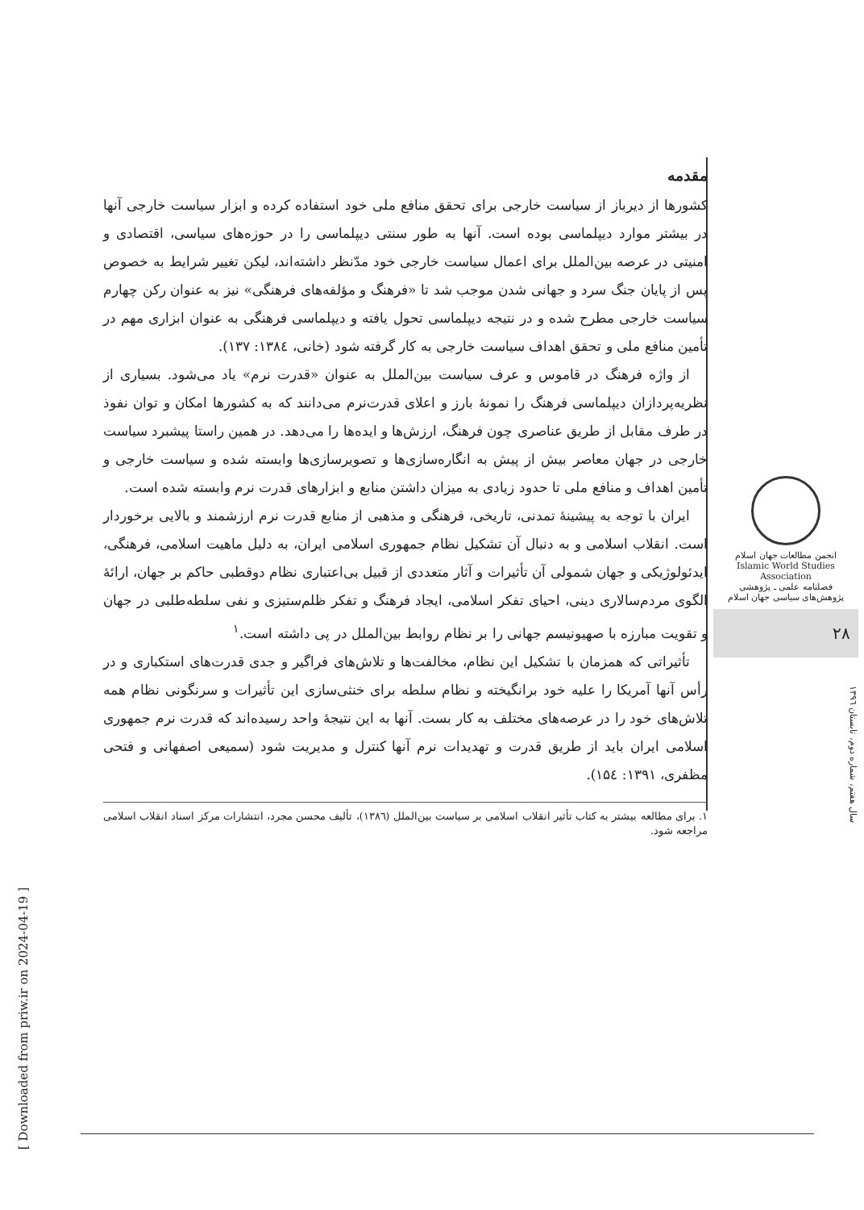مقدمه
کشورها از دیرباز از سیاست خارجی برای تحقق منافع ملی خود استفاده کرده و ابزار سیاست خارجی آنها در بیشتر موارد دیپلماسی بوده است. آنها به طور سنتی دیپلماسی را در حوزه‌های سیاسی، اقتصادی و امنیتی در عرصه بین‌الملل برای اعمال سیاست خارجی خود مدّنظر داشته‌اند، لیکن تغییر شرایط به خصوص پس از پایان جنگ سرد و جهانی شدن موجب شد تا «فرهنگ و مؤلفه‌های فرهنگی» نیز به عنوان رکن چهارم سیاست خارجی مطرح شده و در نتیجه دیپلماسی تحول یافته و دیپلماسی فرهنگی به عنوان ابزاری مهم در تأمین منافع ملی و تحقق اهداف سیاست خارجی به کار گرفته شود (خانی، ۱۳۸٤: ۱۳۷).
از واژه فرهنگ در قاموس و عرف سیاست بین‌الملل به عنوان «قدرت نرم» یاد می‌شود. بسیاری از نظریه‌پردازان دیپلماسی فرهنگ را نمونهٔ بارز و اعلای قدرت‌نرم می‌دانند که به کشورها امکان و توان نفوذ در طرف مقابل از طریق عناصری چون فرهنگ، ارزش‌ها و ایده‌ها را می‌دهد. در همین راستا پیشبرد سیاست خارجی در جهان معاصر بیش از پیش به انگاره‌سازی‌ها و تصویرسازی‌ها وابسته شده و سیاست خارجی و تأمین اهداف و منافع ملی تا حدود زیادی به میزان داشتن منابع و ابزارهای قدرت نرم وابسته شده است.
ایران با توجه به پیشینهٔ تمدنی، تاریخی، فرهنگی و مذهبی از منابع قدرت نرم ارزشمند و بالایی برخوردار است. انقلاب اسلامی و به دنبال آن تشکیل نظام جمهوری اسلامی ایران، به دلیل ماهیت اسلامی، فرهنگی، ایدئولوژیکی و جهان شمولی آن تأثیرات و آثار متعددی از قبیل بی‌اعتباری نظام دوقطبی حاکم بر جهان، ارائهٔ الگوی مردم‌سالاری دینی، احیای تفکر اسلامی، ایجاد فرهنگ و تفکر ظلم‌ستیزی و نفی سلطه‌طلبی در جهان و تقویت مبارزه با صهیونیسم جهانی را بر نظام روابط بین‌الملل در پی داشته است.<sup>۱</sup>
تأثیراتی که همزمان با تشکیل این نظام، مخالفت‌ها و تلاش‌های فراگیر و جدی قدرت‌های استکباری و در رأس آنها آمریکا را علیه خود برانگیخته و نظام سلطه برای خنثی‌سازی این تأثیرات و سرنگونی نظام همه تلاش‌های خود را در عرصه‌های مختلف به کار بست. آنها به این نتیجهٔ واحد رسیده‌اند که قدرت نرم جمهوری اسلامی ایران باید از طریق قدرت و تهدیدات نرم آنها کنترل و مدیریت شود (سمیعی اصفهانی و فتحی مظفری، ۱۳۹۱: ۱۵٤).
۱. برای مطالعه بیشتر به کتاب تأثیر انقلاب اسلامی بر سیاست بین‌الملل (۱۳۸٦)، تألیف محسن مجرد، انتشارات مرکز اسناد انقلاب اسلامی مراجعه شود.
انجمن مطالعات جهان اسلام
Islamic World Studies Association
فصلنامه علمی ـ پژوهشی
پژوهش‌های سیاسی جهان اسلام
۲۸
سال هفتم، شماره دوم، تابستان ۱۳۹٦
[ Downloaded from priw.ir on 2024-04-19 ]